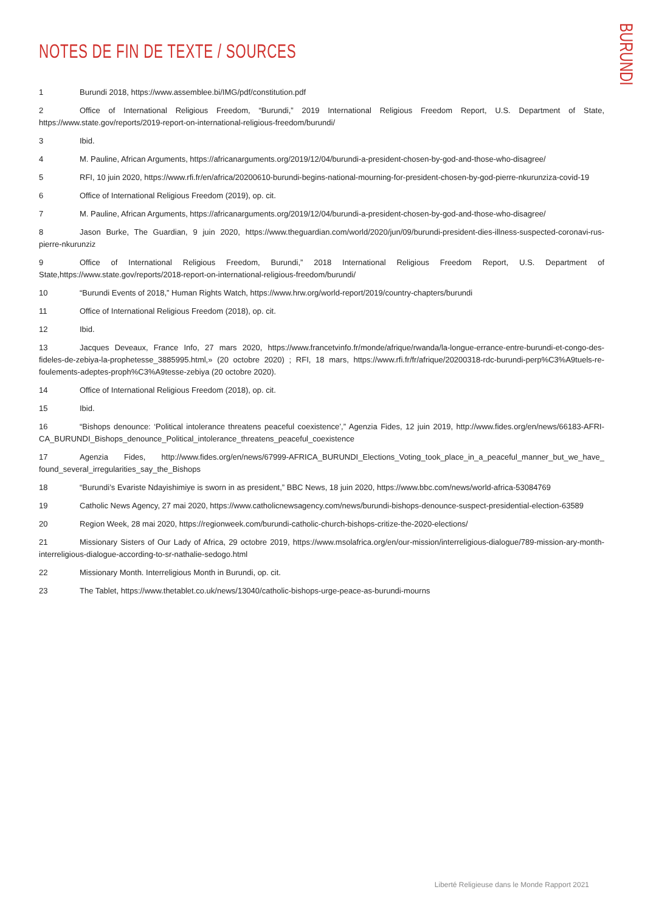BURUNDI
NOTES DE FIN DE TEXTE / SOURCES
1 Burundi 2018, https://www.assemblee.bi/IMG/pdf/constitution.pdf
2 Office of International Religious Freedom, “Burundi,” 2019 International Religious Freedom Report, U.S. Department of State, https://www.state.gov/reports/2019-report-on-international-religious-freedom/burundi/
3 Ibid.
4 M. Pauline, African Arguments, https://africanarguments.org/2019/12/04/burundi-a-president-chosen-by-god-and-those-who-disagree/
5 RFI, 10 juin 2020, https://www.rfi.fr/en/africa/20200610-burundi-begins-national-mourning-for-president-chosen-by-god-pierre-nkurunziza-covid-19
6 Office of International Religious Freedom (2019), op. cit.
7 M. Pauline, African Arguments, https://africanarguments.org/2019/12/04/burundi-a-president-chosen-by-god-and-those-who-disagree/
8 Jason Burke, The Guardian, 9 juin 2020, https://www.theguardian.com/world/2020/jun/09/burundi-president-dies-illness-suspected-coronavi-rus-pierre-nkurunziz
9 Office of International Religious Freedom, Burundi,” 2018 International Religious Freedom Report, U.S. Department of State,https://www.state.gov/reports/2018-report-on-international-religious-freedom/burundi/
10 “Burundi Events of 2018,” Human Rights Watch, https://www.hrw.org/world-report/2019/country-chapters/burundi
11 Office of International Religious Freedom (2018), op. cit.
12 Ibid.
13 Jacques Deveaux, France Info, 27 mars 2020, https://www.francetvinfo.fr/monde/afrique/rwanda/la-longue-errance-entre-burundi-et-congo-des-fideles-de-zebiya-la-prophetesse_3885995.html,» (20 octobre 2020) ; RFI, 18 mars, https://www.rfi.fr/fr/afrique/20200318-rdc-burundi-perp%C3%A9tuels-re-foulements-adeptes-proph%C3%A9tesse-zebiya (20 octobre 2020).
14 Office of International Religious Freedom (2018), op. cit.
15 Ibid.
16 “Bishops denounce: ‘Political intolerance threatens peaceful coexistence’,” Agenzia Fides, 12 juin 2019, http://www.fides.org/en/news/66183-AFRI-CA_BURUNDI_Bishops_denounce_Political_intolerance_threatens_peaceful_coexistence
17 Agenzia Fides, http://www.fides.org/en/news/67999-AFRICA_BURUNDI_Elections_Voting_took_place_in_a_peaceful_manner_but_we_have_ found_several_irregularities_say_the_Bishops
18 “Burundi’s Evariste Ndayishimiye is sworn in as president,” BBC News, 18 juin 2020, https://www.bbc.com/news/world-africa-53084769
19 Catholic News Agency, 27 mai 2020, https://www.catholicnewsagency.com/news/burundi-bishops-denounce-suspect-presidential-election-63589
20 Region Week, 28 mai 2020, https://regionweek.com/burundi-catholic-church-bishops-critize-the-2020-elections/
21 Missionary Sisters of Our Lady of Africa, 29 octobre 2019, https://www.msolafrica.org/en/our-mission/interreligious-dialogue/789-mission-ary-month-interreligious-dialogue-according-to-sr-nathalie-sedogo.html
22 Missionary Month. Interreligious Month in Burundi, op. cit.
23 The Tablet, https://www.thetablet.co.uk/news/13040/catholic-bishops-urge-peace-as-burundi-mourns
Liberté Religieuse dans le Monde Rapport 2021